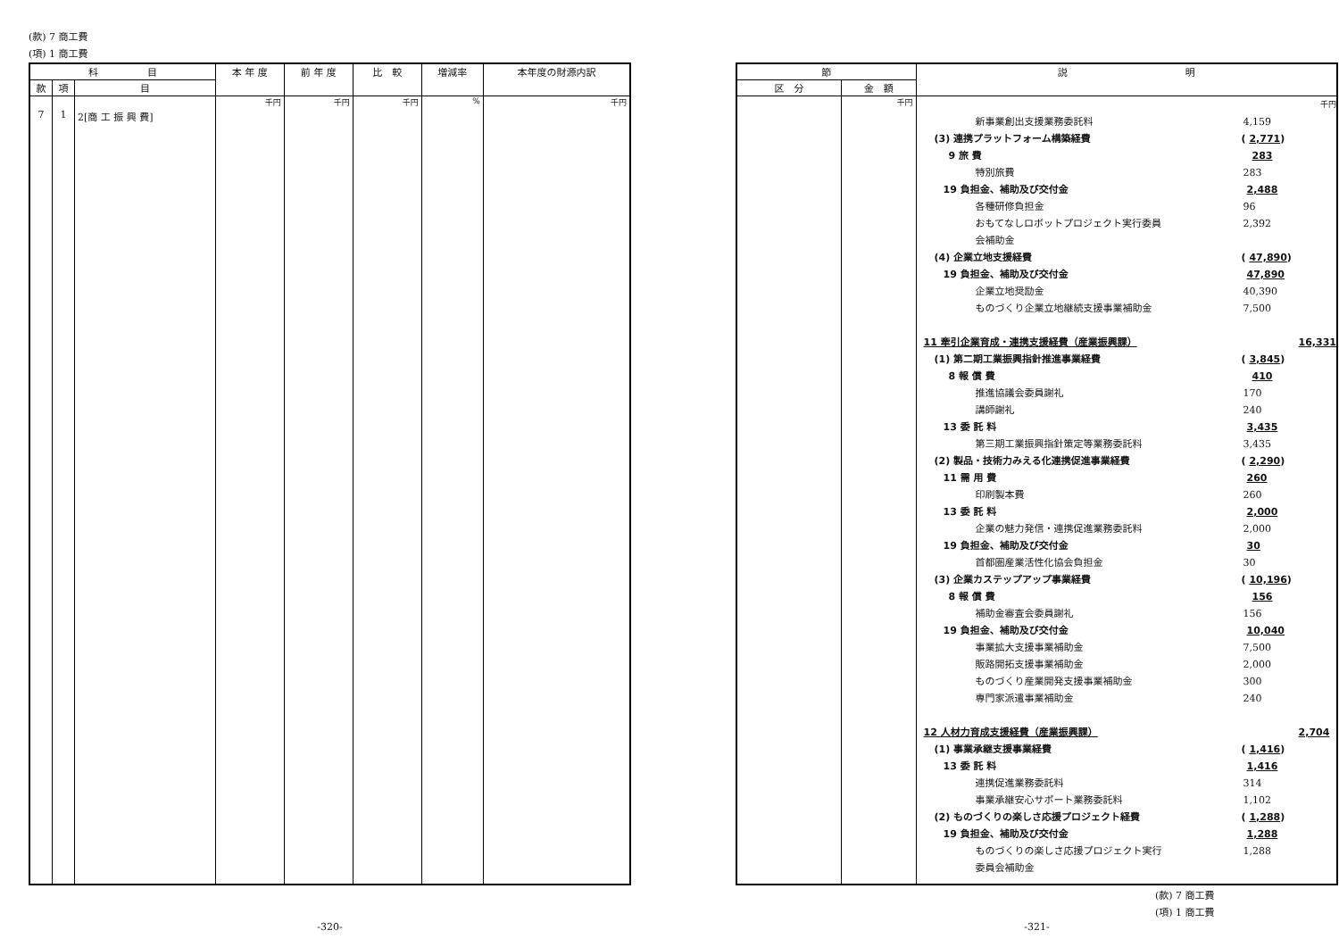(款) 7 商工費
(項) 1 商工費
| 科 目 | | | 本 年 度 | 前 年 度 | 比 較 | 増減率 | 本年度の財源内訳 |
| --- | --- | --- | --- | --- | --- | --- | --- |
| 款 | 項 | 目 | | | | | |
| 7 | 1 | 2[商 工 振 興 費] | 千円 | 千円 | 千円 | % | 千円 |
-320-
| 節 | | 説 明 |
| --- | --- | --- |
| 区 分 | 金 額 | |
| | 千円 | 千円 新事業創出支援業務委託料 4,159 (3) 連携プラットフォーム構築経費 ( 2,771 ) 9 旅 費 283 特別旅費 283 19 負担金、補助及び交付金 2,488 各種研修負担金 96 おもてなしロボットプロジェクト実行委員 2,392 会補助金 (4) 企業立地支援経費 ( 47,890 ) 19 負担金、補助及び交付金 47,890 企業立地奨励金 40,390 ものづくり企業立地継続支援事業補助金 7,500 11 牽引企業育成・連携支援経費（産業振興課） 16,331 (1) 第二期工業振興指針推進事業経費 ( 3,845 ) 8 報 償 費 410 推進協議会委員謝礼 170 講師謝礼 240 13 委 託 料 3,435 第三期工業振興指針策定等業務委託料 3,435 (2) 製品・技術力みえる化連携促進事業経費 ( 2,290 ) 11 需 用 費 260 印刷製本費 260 13 委 託 料 2,000 企業の魅力発信・連携促進業務委託料 2,000 19 負担金、補助及び交付金 30 首都圏産業活性化協会負担金 30 (3) 企業カステップアップ事業経費 ( 10,196 ) 8 報 償 費 156 補助金審査会委員謝礼 156 19 負担金、補助及び交付金 10,040 事業拡大支援事業補助金 7,500 販路開拓支援事業補助金 2,000 ものづくり産業開発支援事業補助金 300 専門家派遣事業補助金 240 12 人材力育成支援経費（産業振興課） 2,704 (1) 事業承継支援事業経費 ( 1,416 ) 13 委 託 料 1,416 連携促進業務委託料 314 事業承継安心サポート業務委託料 1,102 (2) ものづくりの楽しさ応援プロジェクト経費 ( 1,288 ) 19 負担金、補助及び交付金 1,288 ものづくりの楽しさ応援プロジェクト実行 1,288 委員会補助金 |
(款) 7 商工費
(項) 1 商工費
-321-